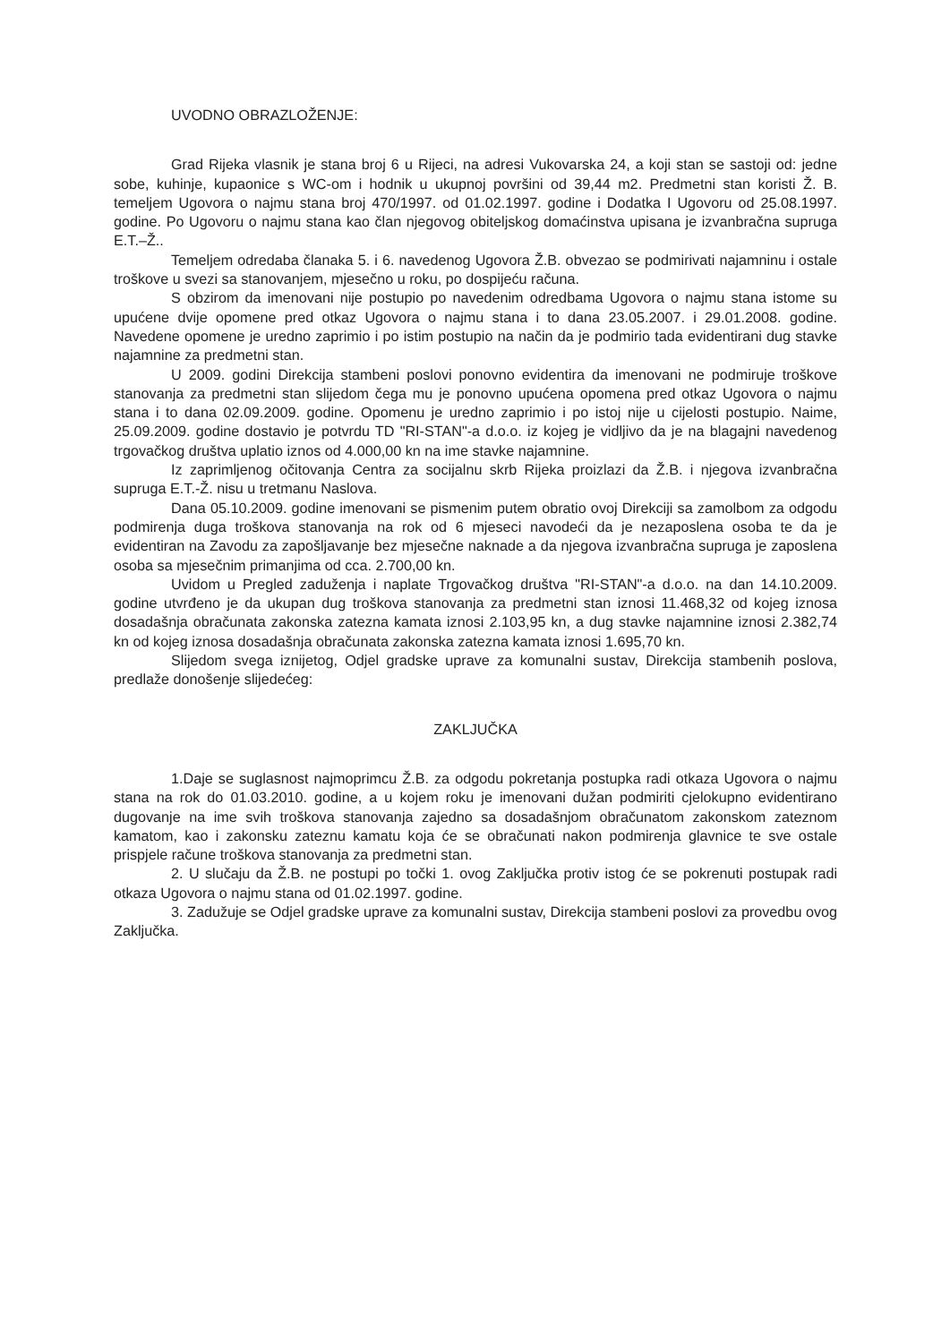UVODNO OBRAZLOŽENJE:
Grad Rijeka vlasnik je stana broj 6 u Rijeci, na adresi Vukovarska 24, a koji stan se sastoji od: jedne sobe, kuhinje, kupaonice s WC-om i hodnik u ukupnoj površini od 39,44 m2. Predmetni stan koristi Ž. B. temeljem Ugovora o najmu stana broj 470/1997. od 01.02.1997. godine i Dodatka I Ugovoru od 25.08.1997. godine. Po Ugovoru o najmu stana kao član njegovog obiteljskog domaćinstva upisana je izvanbračna supruga E.T.–Ž..
Temeljem odredaba članaka 5. i 6. navedenog Ugovora Ž.B. obvezao se podmirivati najamninu i ostale troškove u svezi sa stanovanjem, mjesečno u roku, po dospijeću računa.
S obzirom da imenovani nije postupio po navedenim odredbama Ugovora o najmu stana istome su upućene dvije opomene pred otkaz Ugovora o najmu stana i to dana 23.05.2007. i 29.01.2008. godine. Navedene opomene je uredno zaprimio i po istim postupio na način da je podmirio tada evidentirani dug stavke najamnine za predmetni stan.
U 2009. godini Direkcija stambeni poslovi ponovno evidentira da imenovani ne podmiruje troškove stanovanja za predmetni stan slijedom čega mu je ponovno upućena opomena pred otkaz Ugovora o najmu stana i to dana 02.09.2009. godine. Opomenu je uredno zaprimio i po istoj nije u cijelosti postupio. Naime, 25.09.2009. godine dostavio je potvrdu TD "RI-STAN"-a d.o.o. iz kojeg je vidljivo da je na blagajni navedenog trgovačkog društva uplatio iznos od 4.000,00 kn na ime stavke najamnine.
Iz zaprimljenog očitovanja Centra za socijalnu skrb Rijeka proizlazi da Ž.B. i njegova izvanbračna supruga E.T.-Ž. nisu u tretmanu Naslova.
Dana 05.10.2009. godine imenovani se pismenim putem obratio ovoj Direkciji sa zamolbom za odgodu podmirenja duga troškova stanovanja na rok od 6 mjeseci navodeći da je nezaposlena osoba te da je evidentiran na Zavodu za zapošljavanje bez mjesečne naknade a da njegova izvanbračna supruga je zaposlena osoba sa mjesečnim primanjima od cca. 2.700,00 kn.
Uvidom u Pregled zaduženja i naplate Trgovačkog društva "RI-STAN"-a d.o.o. na dan 14.10.2009. godine utvrđeno je da ukupan dug troškova stanovanja za predmetni stan iznosi 11.468,32 od kojeg iznosa dosadašnja obračunata zakonska zatezna kamata iznosi 2.103,95 kn, a dug stavke najamnine iznosi 2.382,74 kn od kojeg iznosa dosadašnja obračunata zakonska zatezna kamata iznosi 1.695,70 kn.
Slijedom svega iznijetog, Odjel gradske uprave za komunalni sustav, Direkcija stambenih poslova, predlaže donošenje slijedećeg:
ZAKLJUČKA
1.Daje se suglasnost najmoprimcu Ž.B. za odgodu pokretanja postupka radi otkaza Ugovora o najmu stana na rok do 01.03.2010. godine, a u kojem roku je imenovani dužan podmiriti cjelokupno evidentirano dugovanje na ime svih troškova stanovanja zajedno sa dosadašnjom obračunatom zakonskom zateznom kamatom, kao i zakonsku zateznu kamatu koja će se obračunati nakon podmirenja glavnice te sve ostale prispjele račune troškova stanovanja za predmetni stan.
2. U slučaju da Ž.B. ne postupi po točki 1. ovog Zaključka protiv istog će se pokrenuti postupak radi otkaza Ugovora o najmu stana od 01.02.1997. godine.
3. Zadužuje se Odjel gradske uprave za komunalni sustav, Direkcija stambeni poslovi za provedbu ovog Zaključka.